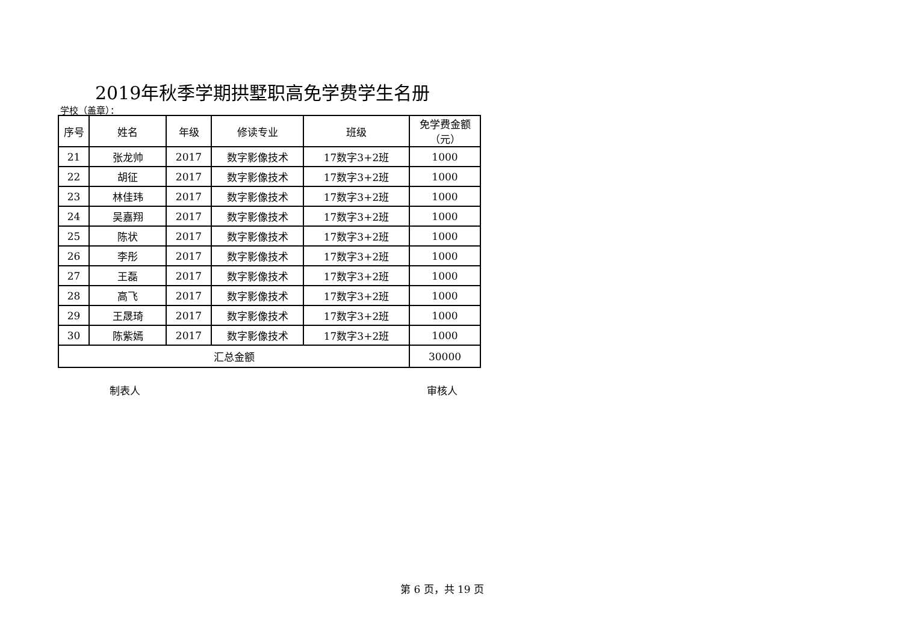2019年秋季学期拱墅职高免学费学生名册
学校（盖章）：
| 序号 | 姓名 | 年级 | 修读专业 | 班级 | 免学费金额 （元） |
| --- | --- | --- | --- | --- | --- |
| 21 | 张龙帅 | 2017 | 数字影像技术 | 17数字3+2班 | 1000 |
| 22 | 胡征 | 2017 | 数字影像技术 | 17数字3+2班 | 1000 |
| 23 | 林佳玮 | 2017 | 数字影像技术 | 17数字3+2班 | 1000 |
| 24 | 吴嘉翔 | 2017 | 数字影像技术 | 17数字3+2班 | 1000 |
| 25 | 陈状 | 2017 | 数字影像技术 | 17数字3+2班 | 1000 |
| 26 | 李彤 | 2017 | 数字影像技术 | 17数字3+2班 | 1000 |
| 27 | 王磊 | 2017 | 数字影像技术 | 17数字3+2班 | 1000 |
| 28 | 高飞 | 2017 | 数字影像技术 | 17数字3+2班 | 1000 |
| 29 | 王晟琦 | 2017 | 数字影像技术 | 17数字3+2班 | 1000 |
| 30 | 陈紫嫣 | 2017 | 数字影像技术 | 17数字3+2班 | 1000 |
| 汇总金额 | | | | | 30000 |
制表人 审核人
第 6 页，共 19 页